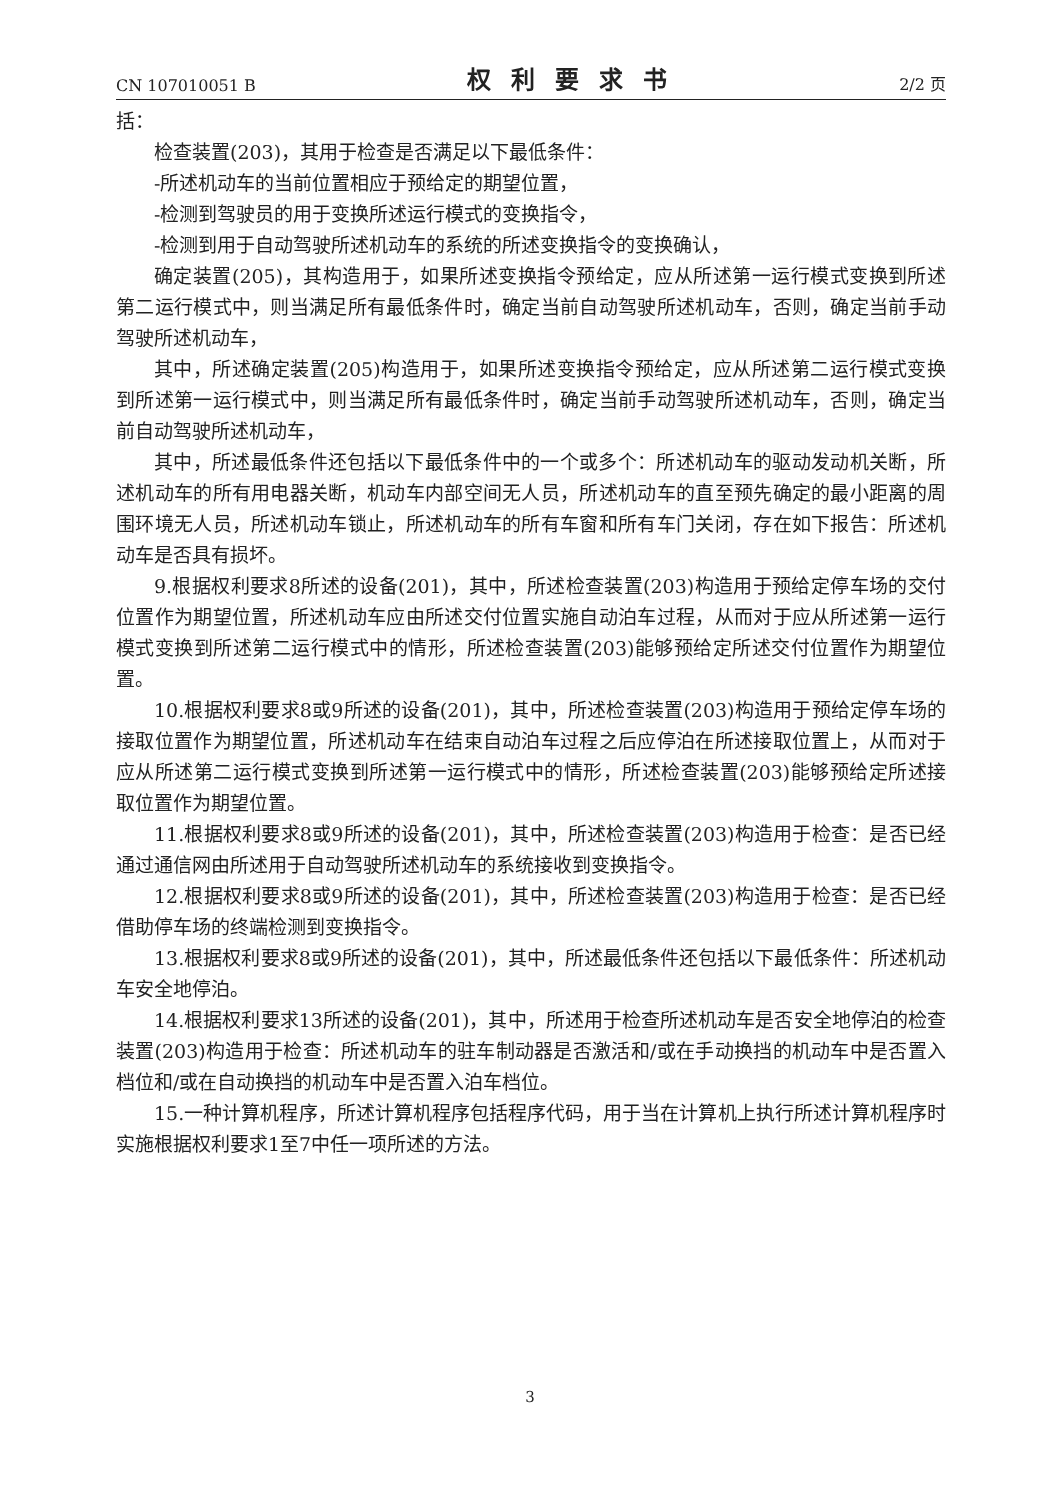CN 107010051 B 权利要求书 2/2 页
括：
检查装置(203)，其用于检查是否满足以下最低条件：
-所述机动车的当前位置相应于预给定的期望位置，
-检测到驾驶员的用于变换所述运行模式的变换指令，
-检测到用于自动驾驶所述机动车的系统的所述变换指令的变换确认，
确定装置(205)，其构造用于，如果所述变换指令预给定，应从所述第一运行模式变换到所述第二运行模式中，则当满足所有最低条件时，确定当前自动驾驶所述机动车，否则，确定当前手动驾驶所述机动车，
其中，所述确定装置(205)构造用于，如果所述变换指令预给定，应从所述第二运行模式变换到所述第一运行模式中，则当满足所有最低条件时，确定当前手动驾驶所述机动车，否则，确定当前自动驾驶所述机动车，
其中，所述最低条件还包括以下最低条件中的一个或多个：所述机动车的驱动发动机关断，所述机动车的所有用电器关断，机动车内部空间无人员，所述机动车的直至预先确定的最小距离的周围环境无人员，所述机动车锁止，所述机动车的所有车窗和所有车门关闭，存在如下报告：所述机动车是否具有损坏。
9.根据权利要求8所述的设备(201)，其中，所述检查装置(203)构造用于预给定停车场的交付位置作为期望位置，所述机动车应由所述交付位置实施自动泊车过程，从而对于应从所述第一运行模式变换到所述第二运行模式中的情形，所述检查装置(203)能够预给定所述交付位置作为期望位置。
10.根据权利要求8或9所述的设备(201)，其中，所述检查装置(203)构造用于预给定停车场的接取位置作为期望位置，所述机动车在结束自动泊车过程之后应停泊在所述接取位置上，从而对于应从所述第二运行模式变换到所述第一运行模式中的情形，所述检查装置(203)能够预给定所述接取位置作为期望位置。
11.根据权利要求8或9所述的设备(201)，其中，所述检查装置(203)构造用于检查：是否已经通过通信网由所述用于自动驾驶所述机动车的系统接收到变换指令。
12.根据权利要求8或9所述的设备(201)，其中，所述检查装置(203)构造用于检查：是否已经借助停车场的终端检测到变换指令。
13.根据权利要求8或9所述的设备(201)，其中，所述最低条件还包括以下最低条件：所述机动车安全地停泊。
14.根据权利要求13所述的设备(201)，其中，所述用于检查所述机动车是否安全地停泊的检查装置(203)构造用于检查：所述机动车的驻车制动器是否激活和/或在手动换挡的机动车中是否置入档位和/或在自动换挡的机动车中是否置入泊车档位。
15.一种计算机程序，所述计算机程序包括程序代码，用于当在计算机上执行所述计算机程序时实施根据权利要求1至7中任一项所述的方法。
3